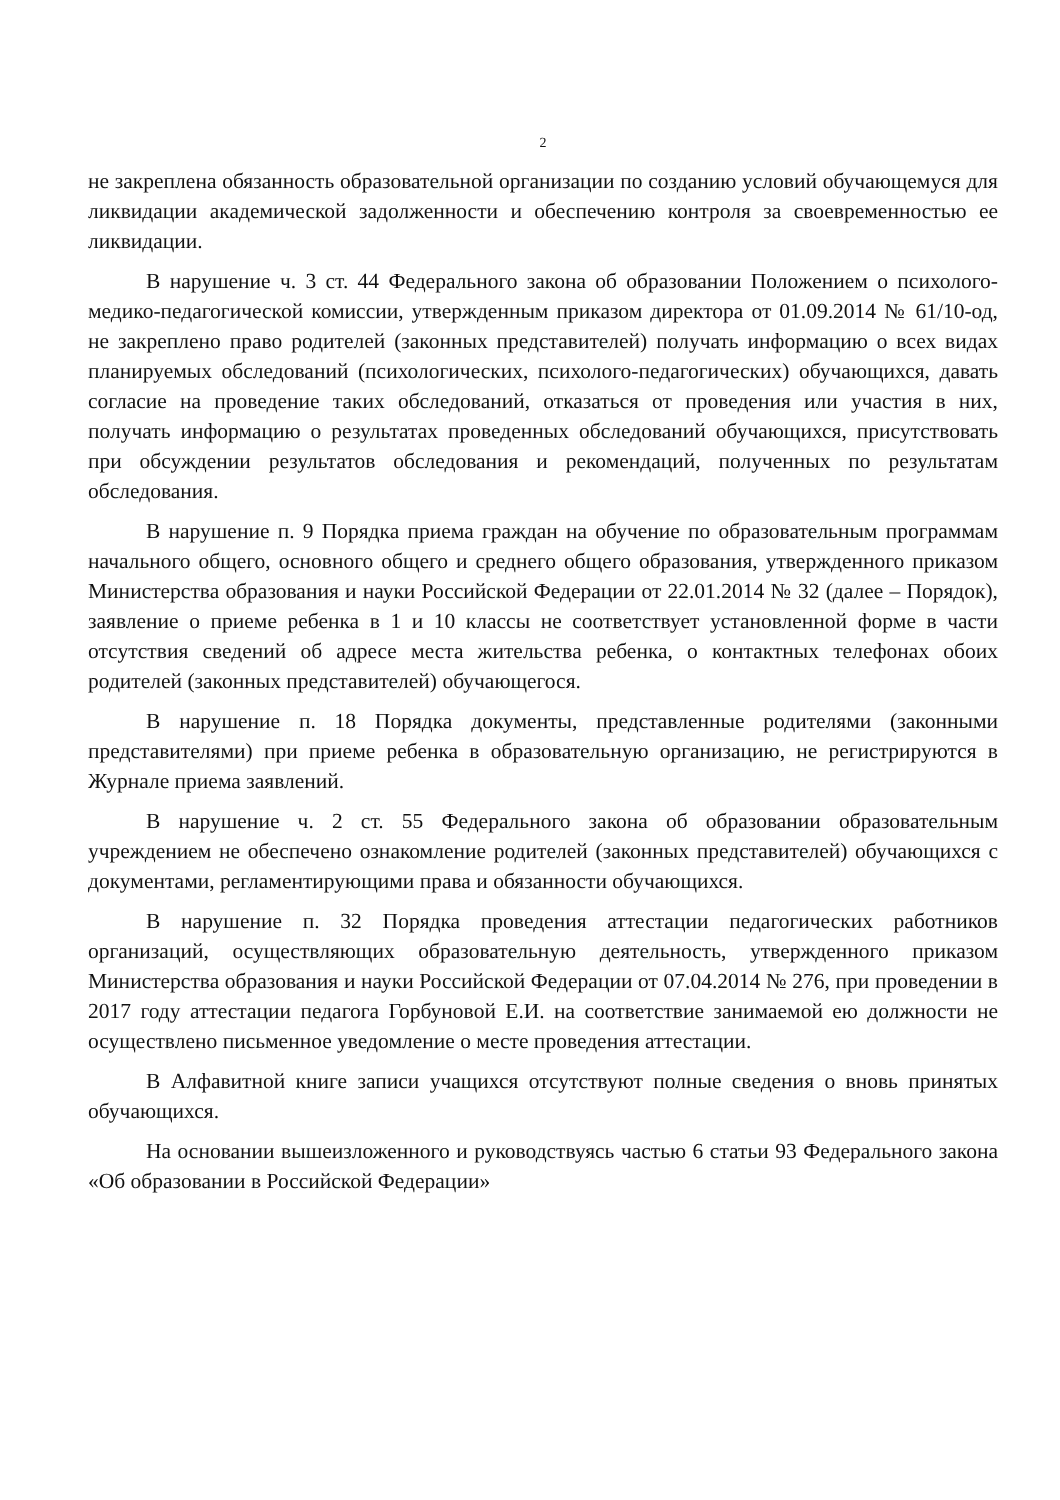2
не закреплена обязанность образовательной организации по созданию условий обучающемуся для ликвидации академической задолженности и обеспечению контроля за своевременностью ее ликвидации.
В нарушение ч. 3 ст. 44 Федерального закона об образовании Положением о психолого-медико-педагогической комиссии, утвержденным приказом директора от 01.09.2014 № 61/10-од, не закреплено право родителей (законных представителей) получать информацию о всех видах планируемых обследований (психологических, психолого-педагогических) обучающихся, давать согласие на проведение таких обследований, отказаться от проведения или участия в них, получать информацию о результатах проведенных обследований обучающихся, присутствовать при обсуждении результатов обследования и рекомендаций, полученных по результатам обследования.
В нарушение п. 9 Порядка приема граждан на обучение по образовательным программам начального общего, основного общего и среднего общего образования, утвержденного приказом Министерства образования и науки Российской Федерации от 22.01.2014 № 32 (далее – Порядок), заявление о приеме ребенка в 1 и 10 классы не соответствует установленной форме в части отсутствия сведений об адресе места жительства ребенка, о контактных телефонах обоих родителей (законных представителей) обучающегося.
В нарушение п. 18 Порядка документы, представленные родителями (законными представителями) при приеме ребенка в образовательную организацию, не регистрируются в Журнале приема заявлений.
В нарушение ч. 2 ст. 55 Федерального закона об образовании образовательным учреждением не обеспечено ознакомление родителей (законных представителей) обучающихся с документами, регламентирующими права и обязанности обучающихся.
В нарушение п. 32 Порядка проведения аттестации педагогических работников организаций, осуществляющих образовательную деятельность, утвержденного приказом Министерства образования и науки Российской Федерации от 07.04.2014 № 276, при проведении в 2017 году аттестации педагога Горбуновой Е.И. на соответствие занимаемой ею должности не осуществлено письменное уведомление о месте проведения аттестации.
В Алфавитной книге записи учащихся отсутствуют полные сведения о вновь принятых обучающихся.
На основании вышеизложенного и руководствуясь частью 6 статьи 93 Федерального закона «Об образовании в Российской Федерации»